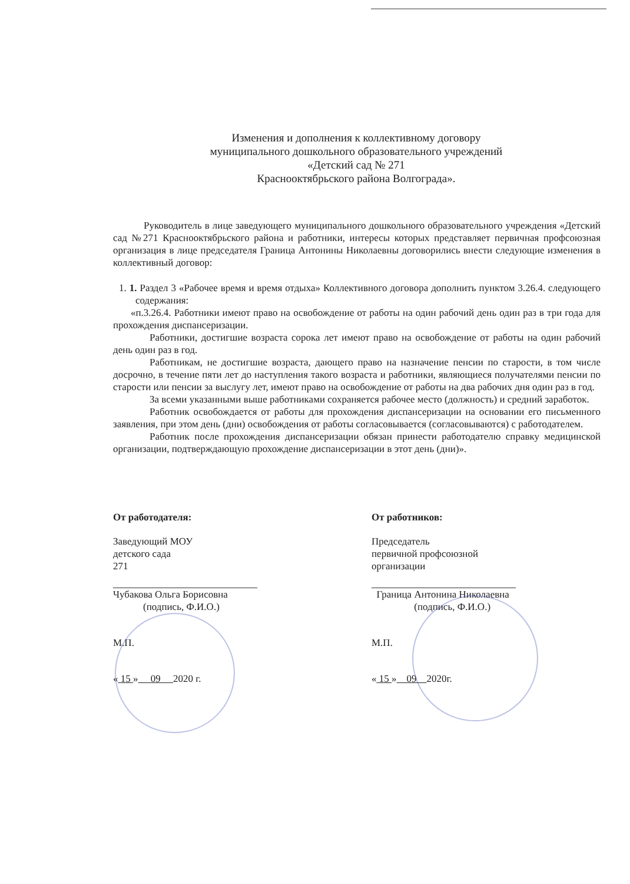Изменения и дополнения к коллективному договору
муниципального дошкольного образовательного учреждений
«Детский сад № 271
Краснооктябрьского района Волгограда».
Руководитель в лице заведующего муниципального дошкольного образовательного учреждения «Детский сад №271 Краснооктябрьского района и работники, интересы которых представляет первичная профсоюзная организация в лице председателя Граница Антонины Николаевны договорились внести следующие изменения в коллективный договор:
1. 1. Раздел 3 «Рабочее время и время отдыха» Коллективного договора дополнить пунктом 3.26.4. следующего содержания:
«п.3.26.4. Работники имеют право на освобождение от работы на один рабочий день один раз в три года для прохождения диспансеризации.
Работники, достигшие возраста сорока лет имеют право на освобождение от работы на один рабочий день один раз в год.
Работникам, не достигшие возраста, дающего право на назначение пенсии по старости, в том числе досрочно, в течение пяти лет до наступления такого возраста и работники, являющиеся получателями пенсии по старости или пенсии за выслугу лет, имеют право на освобождение от работы на два рабочих дня один раз в год.
За всеми указанными выше работниками сохраняется рабочее место (должность) и средний заработок.
Работник освобождается от работы для прохождения диспансеризации на основании его письменного заявления, при этом день (дни) освобождения от работы согласовывается (согласовываются) с работодателем.
Работник после прохождения диспансеризации обязан принести работодателю справку медицинской организации, подтверждающую прохождение диспансеризации в этот день (дни)».
От работодателя:
Заведующий МОУ
детского сада
271
Чубакова Ольга Борисовна
(подпись, Ф.И.О.)
М.П.
« 15 » 09 2020 г.
От работников:
Председатель
первичной профсоюзной
организации
Граница Антонина Николаевна
(подпись, Ф.И.О.)
М.П.
« 15 » 09 2020г.